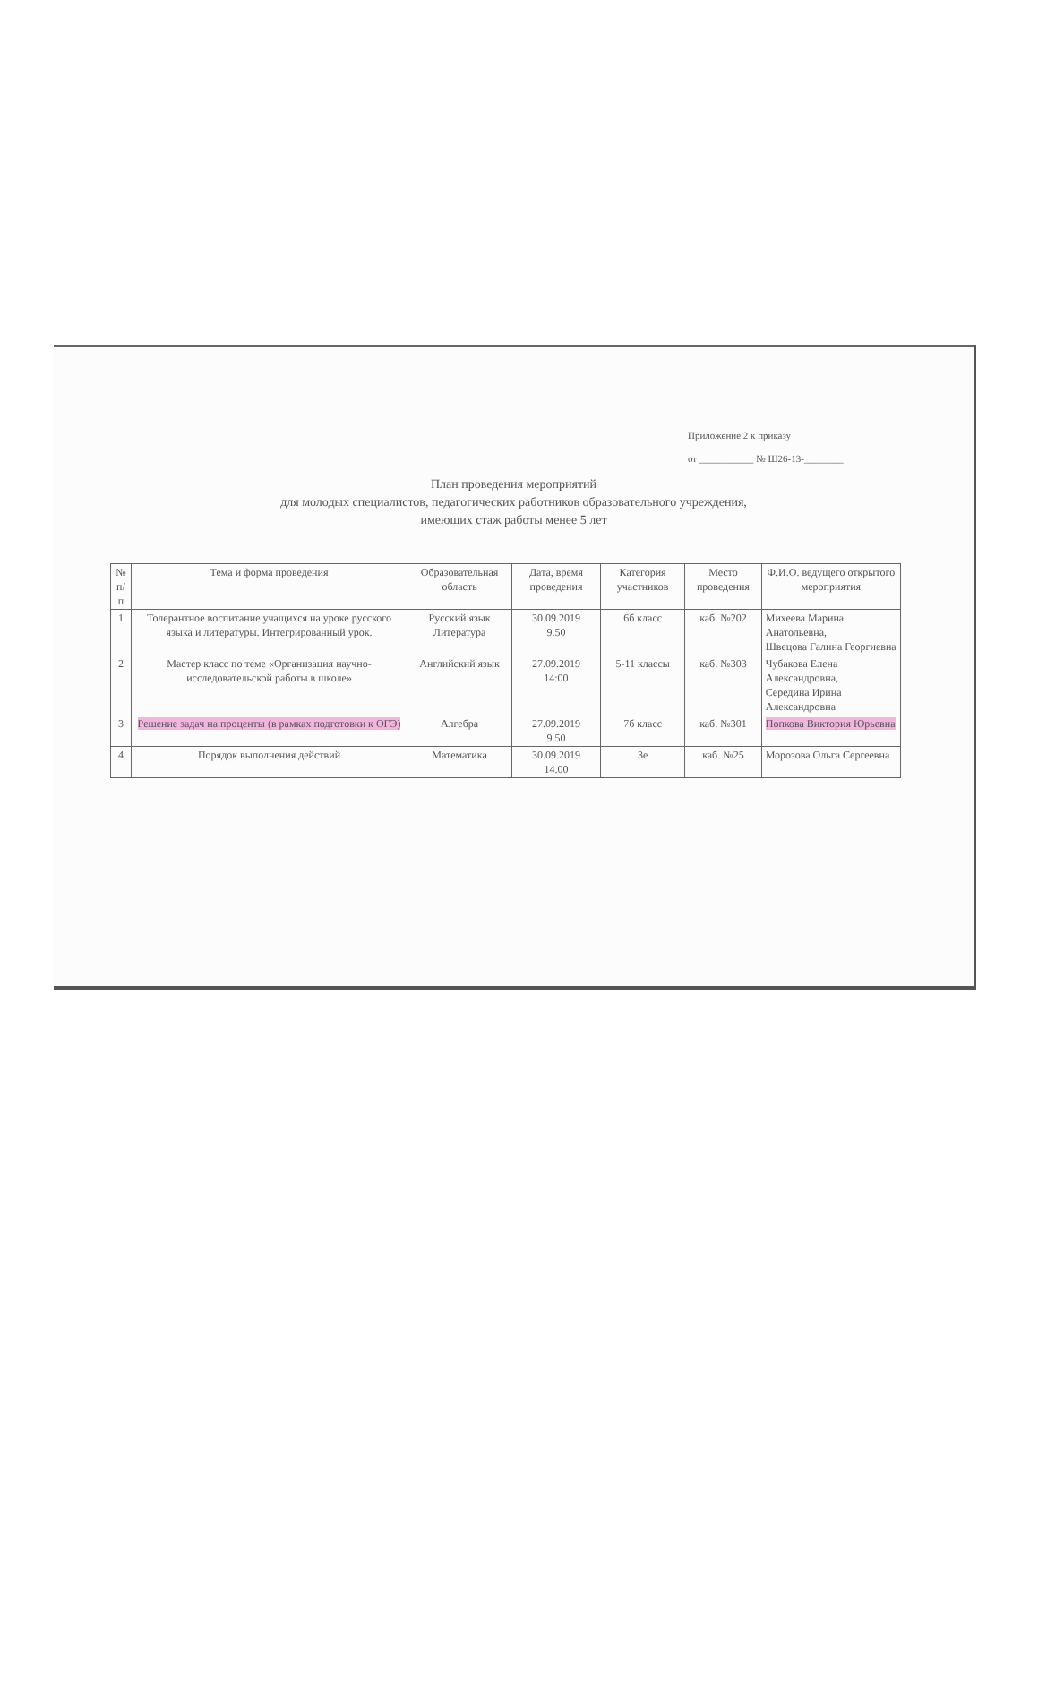Приложение 2 к приказу
от ___________ № Ш26-13-________
План проведения мероприятий
для молодых специалистов, педагогических работников образовательного учреждения,
имеющих стаж работы менее 5 лет
| № п/п | Тема и форма проведения | Образовательная область | Дата, время проведения | Категория участников | Место проведения | Ф.И.О. ведущего открытого мероприятия |
| --- | --- | --- | --- | --- | --- | --- |
| 1 | Толерантное воспитание учащихся на уроке русского языка и литературы. Интегрированный урок. | Русский язык Литература | 30.09.2019 9.50 | 6б класс | каб. №202 | Михеева Марина Анатольевна, Швецова Галина Георгиевна |
| 2 | Мастер класс по теме «Организация научно-исследовательской работы в школе» | Английский язык | 27.09.2019 14:00 | 5-11 классы | каб. №303 | Чубакова Елена Александровна, Середина Ирина Александровна |
| 3 | Решение задач на проценты (в рамках подготовки к ОГЭ) | Алгебра | 27.09.2019 9.50 | 7б класс | каб. №301 | Попкова Виктория Юрьевна |
| 4 | Порядок выполнения действий | Математика | 30.09.2019 14.00 | 3е | каб. №25 | Морозова Ольга Сергеевна |